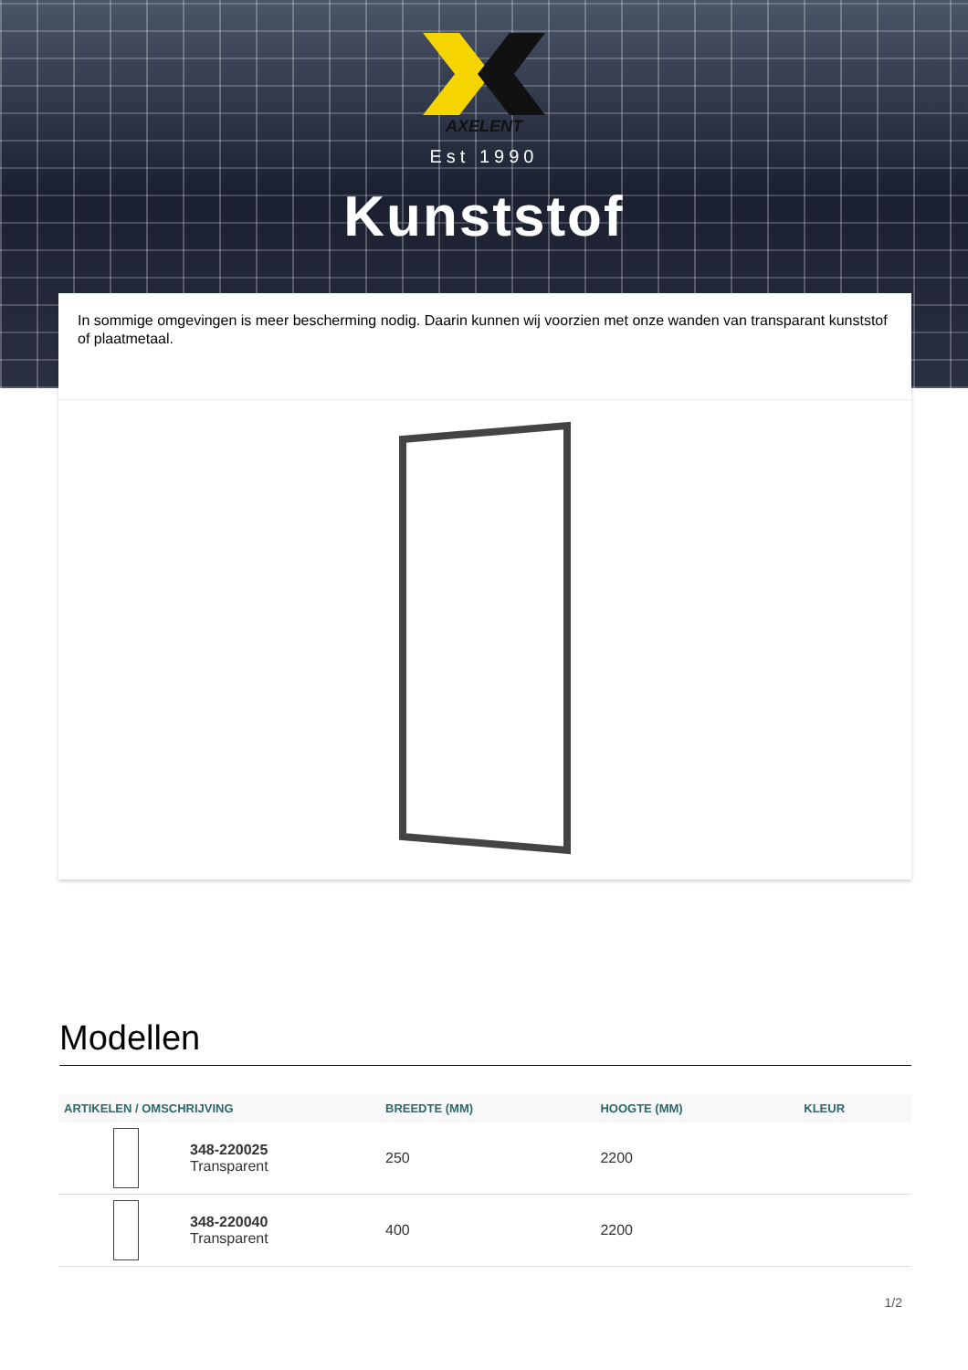AXELENT
Est 1990
Kunststof
In sommige omgevingen is meer bescherming nodig. Daarin kunnen wij voorzien met onze wanden van transparant kunststof of plaatmetaal.
Modellen
| ARTIKELEN / OMSCHRIJVING | BREEDTE (MM) | HOOGTE (MM) | KLEUR |
| --- | --- | --- | --- |
| 348-220025 Transparent | 250 | 2200 | |
| 348-220040 Transparent | 400 | 2200 | |
1/2